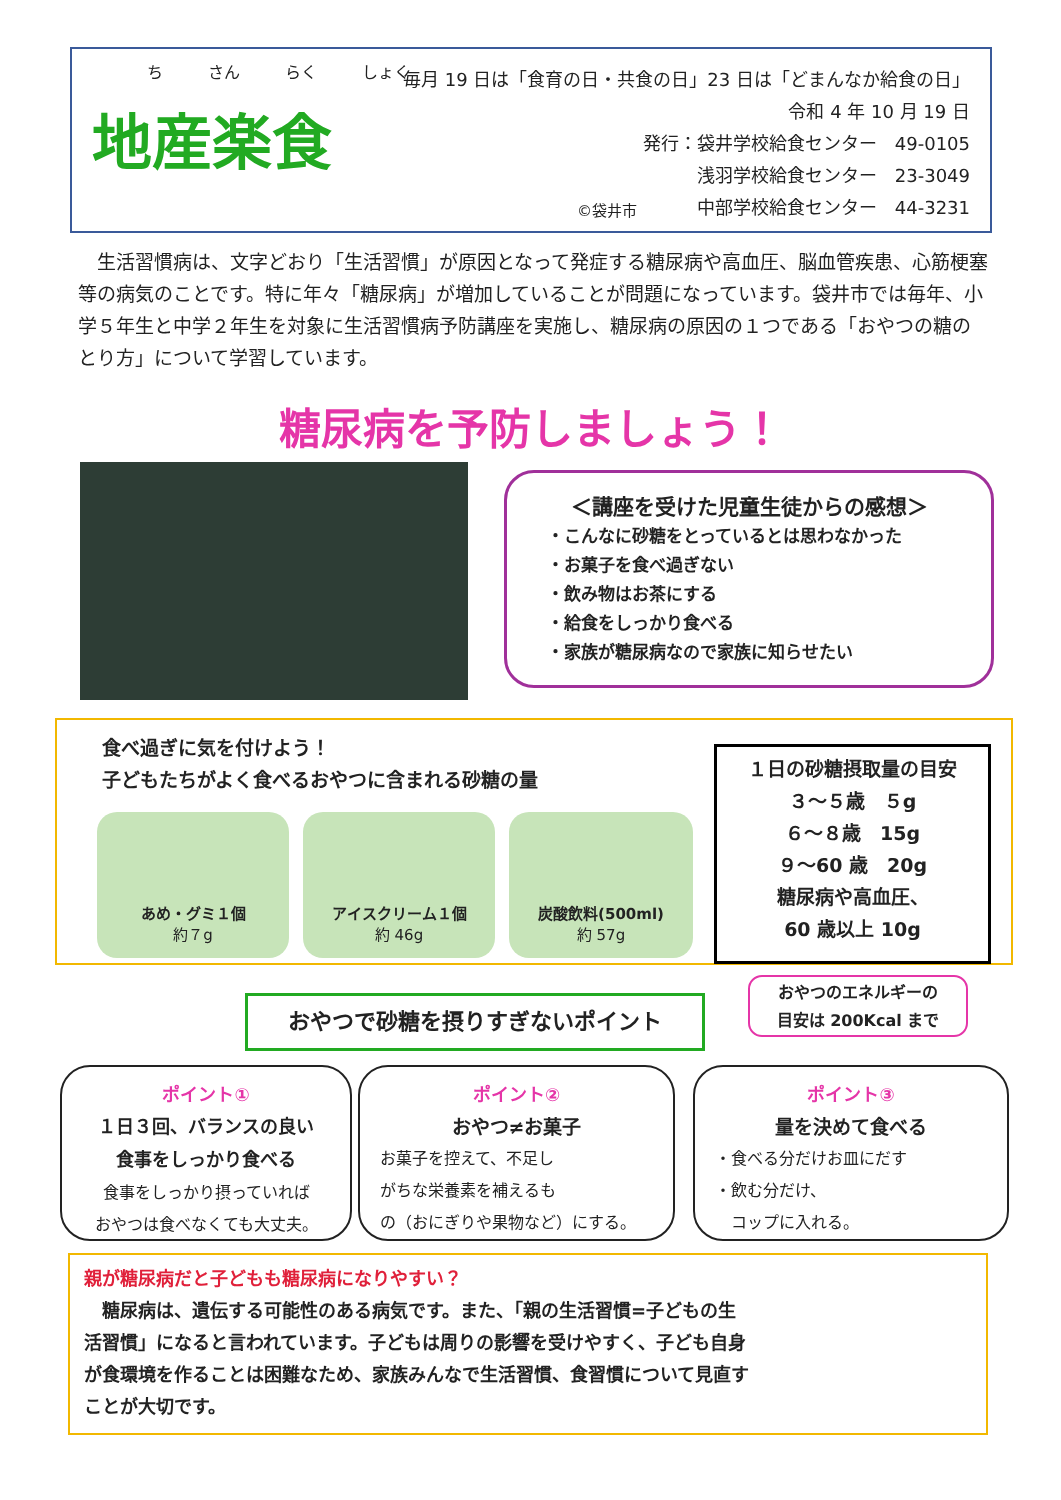ち さん らく しょく
地産楽食
©袋井市
毎月 19 日は「食育の日・共食の日」23 日は「どまんなか給食の日」
令和 4 年 10 月 19 日
発行：袋井学校給食センター　49-0105
浅羽学校給食センター　23-3049
中部学校給食センター　44-3231
　生活習慣病は、文字どおり「生活習慣」が原因となって発症する糖尿病や高血圧、脳血管疾患、心筋梗塞等の病気のことです。特に年々「糖尿病」が増加していることが問題になっています。袋井市では毎年、小学５年生と中学２年生を対象に生活習慣病予防講座を実施し、糖尿病の原因の１つである「おやつの糖のとり方」について学習しています。
糖尿病を予防しましょう！
＜講座を受けた児童生徒からの感想＞
・こんなに砂糖をとっているとは思わなかった
・お菓子を食べ過ぎない
・飲み物はお茶にする
・給食をしっかり食べる
・家族が糖尿病なので家族に知らせたい
食べ過ぎに気を付けよう！
子どもたちがよく食べるおやつに含まれる砂糖の量
あめ・グミ１個
約７g
アイスクリーム１個
約 46g
炭酸飲料(500ml)
約 57g
１日の砂糖摂取量の目安
３～５歳　５g
６～８歳　15g
９～60 歳　20g
糖尿病や高血圧、
60 歳以上 10g
おやつで砂糖を摂りすぎないポイント
おやつのエネルギーの
目安は 200Kcal まで
ポイント①
１日３回、バランスの良い
食事をしっかり食べる
食事をしっかり摂っていれば
おやつは食べなくても大丈夫。
ポイント②
おやつ≠お菓子
お菓子を控えて、不足し
がちな栄養素を補えるも
の（おにぎりや果物など）にする。
ポイント③
量を決めて食べる
・食べる分だけお皿にだす
・飲む分だけ、
　コップに入れる。
親が糖尿病だと子どもも糖尿病になりやすい？
　糖尿病は、遺伝する可能性のある病気です。また、「親の生活習慣=子どもの生活習慣」になると言われています。子どもは周りの影響を受けやすく、子ども自身が食環境を作ることは困難なため、家族みんなで生活習慣、食習慣について見直すことが大切です。